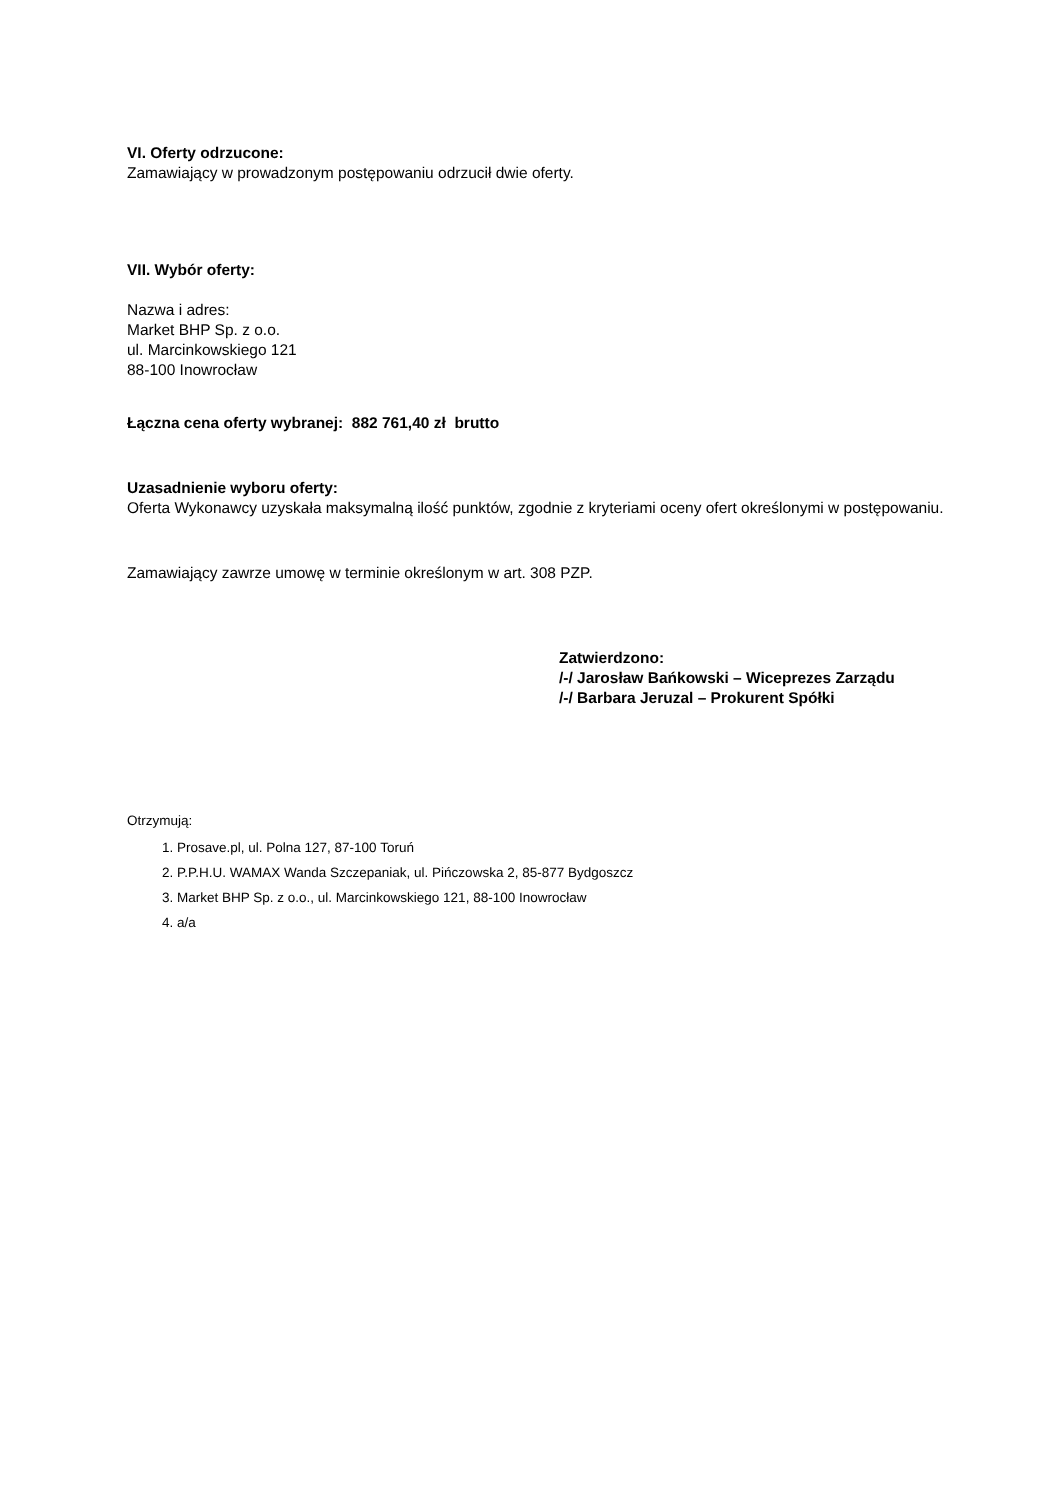VI. Oferty odrzucone:
Zamawiający w prowadzonym postępowaniu odrzucił dwie oferty.
VII. Wybór oferty:
Nazwa i adres:
Market BHP Sp. z o.o.
ul. Marcinkowskiego 121
88-100 Inowrocław
Łączna cena oferty wybranej: 882 761,40 zł brutto
Uzasadnienie wyboru oferty:
Oferta Wykonawcy uzyskała maksymalną ilość punktów, zgodnie z kryteriami oceny ofert określonymi w postępowaniu.
Zamawiający zawrze umowę w terminie określonym w art. 308 PZP.
Zatwierdzono:
/-/ Jarosław Bańkowski – Wiceprezes Zarządu
/-/ Barbara Jeruzal – Prokurent Spółki
Otrzymują:
1. Prosave.pl, ul. Polna 127, 87-100 Toruń
2. P.P.H.U. WAMAX Wanda Szczepaniak, ul. Pińczowska 2, 85-877 Bydgoszcz
3. Market BHP Sp. z o.o., ul. Marcinkowskiego 121, 88-100 Inowrocław
4. a/a